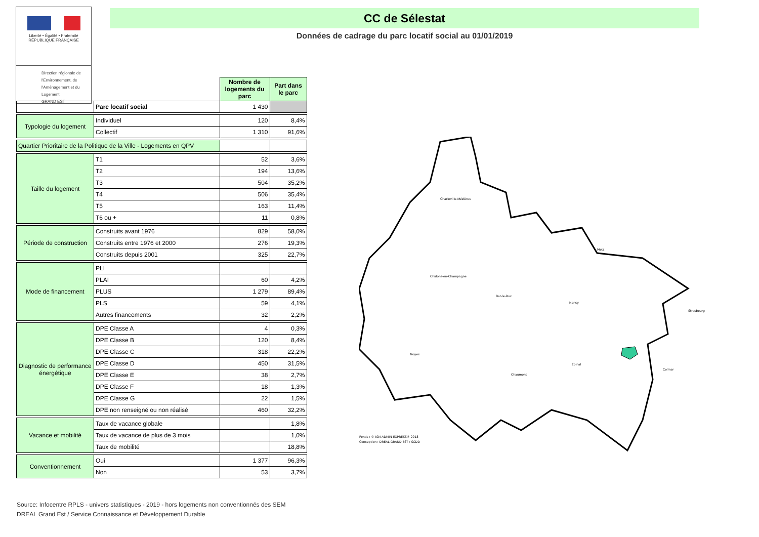Liberté • Égalité • Fraternité
RÉPUBLIQUE FRANÇAISE
Direction régionale de l'Environnement, de l'Aménagement et du Logement
GRAND EST
CC de Sélestat
Données de cadrage du parc locatif social au 01/01/2019
| | | Nombre de logements du parc | Part dans le parc |
| | Parc locatif social | 1 430 | |
| Typologie du logement | Individuel | 120 | 8,4% |
| | Collectif | 1 310 | 91,6% |
| Quartier Prioritaire de la Politique de la Ville - Logements en QPV | | | |
| Taille du logement | T1 | 52 | 3,6% |
| | T2 | 194 | 13,6% |
| | T3 | 504 | 35,2% |
| | T4 | 506 | 35,4% |
| | T5 | 163 | 11,4% |
| | T6 ou + | 11 | 0,8% |
| Période de construction | Construits avant 1976 | 829 | 58,0% |
| | Construits entre 1976 et 2000 | 276 | 19,3% |
| | Construits depuis 2001 | 325 | 22,7% |
| Mode de financement | PLI | | |
| | PLAI | 60 | 4,2% |
| | PLUS | 1 279 | 89,4% |
| | PLS | 59 | 4,1% |
| | Autres financements | 32 | 2,2% |
| Diagnostic de performance énergétique | DPE Classe A | 4 | 0,3% |
| | DPE Classe B | 120 | 8,4% |
| | DPE Classe C | 318 | 22,2% |
| | DPE Classe D | 450 | 31,5% |
| | DPE Classe E | 38 | 2,7% |
| | DPE Classe F | 18 | 1,3% |
| | DPE Classe G | 22 | 1,5% |
| | DPE non renseigné ou non réalisé | 460 | 32,2% |
| Vacance et mobilité | Taux de vacance globale | | 1,8% |
| | Taux de vacance de plus de 3 mois | | 1,0% |
| | Taux de mobilité | | 18,8% |
| Conventionnement | Oui | 1 377 | 96,3% |
| | Non | 53 | 3,7% |
Source: Infocentre RPLS - univers statistiques - 2019 - hors logements non conventionnés des SEM
DREAL Grand Est / Service Connaissance et Développement Durable
Charleville-Mézières
Châlons-en-Champagne
Bar-le-Duc
Metz
Nancy
Strasbourg
Troyes
Chaumont
Épinal
Colmar
Fonds : © IGN-ADMIN-EXPRESS® 2018
Conception : DREAL GRAND EST / SCDD